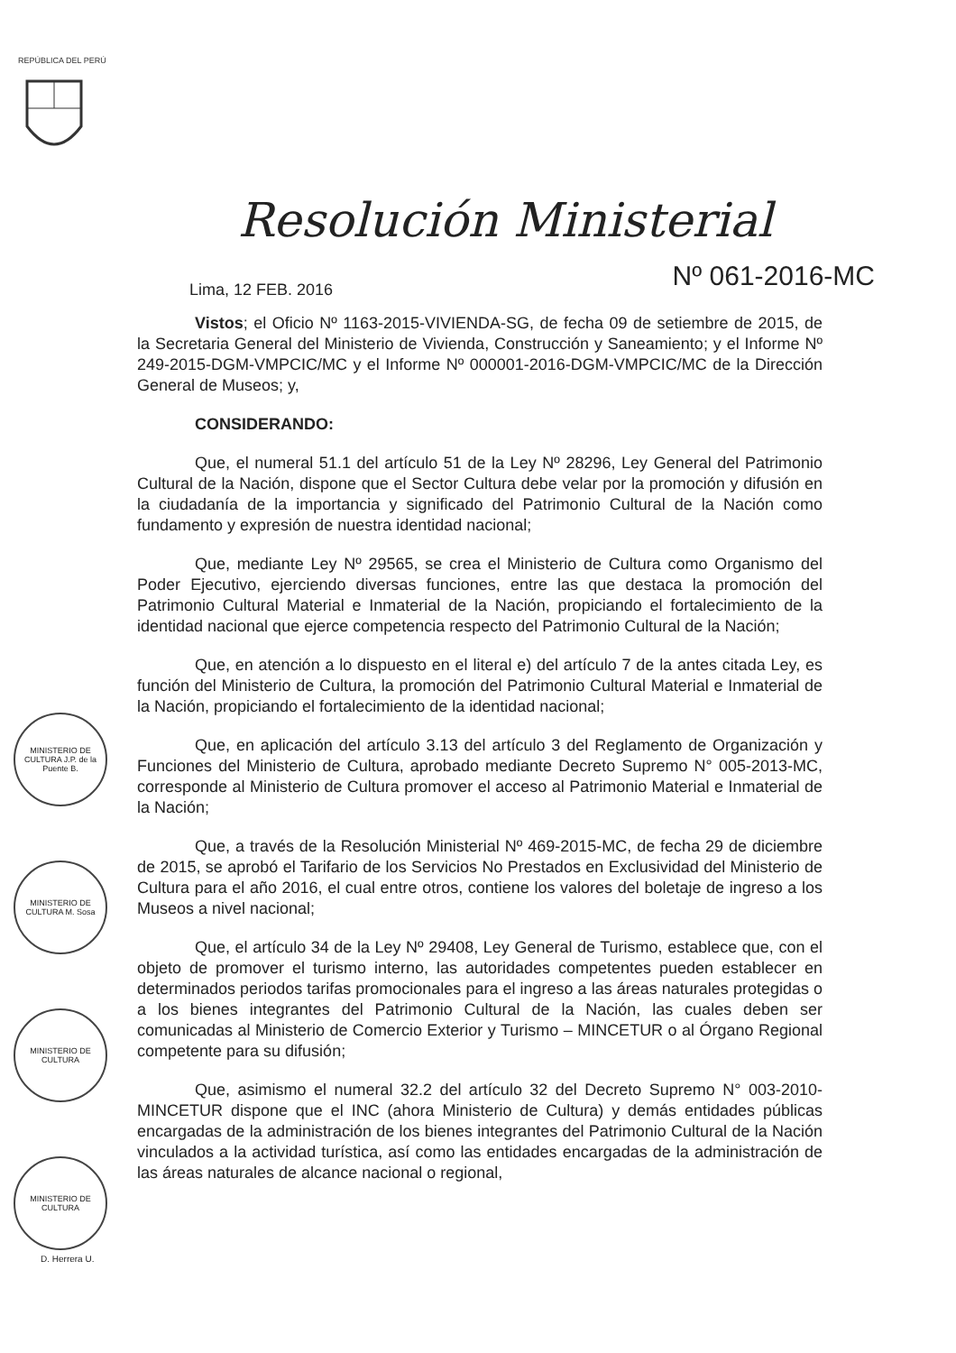REPÚBLICA DEL PERÚ
Resolución Ministerial
Lima, 12 FEB. 2016
Nº 061-2016-MC
Vistos; el Oficio Nº 1163-2015-VIVIENDA-SG, de fecha 09 de setiembre de 2015, de la Secretaria General del Ministerio de Vivienda, Construcción y Saneamiento; y el Informe Nº 249-2015-DGM-VMPCIC/MC y el Informe Nº 000001-2016-DGM-VMPCIC/MC de la Dirección General de Museos; y,
CONSIDERANDO:
Que, el numeral 51.1 del artículo 51 de la Ley Nº 28296, Ley General del Patrimonio Cultural de la Nación, dispone que el Sector Cultura debe velar por la promoción y difusión en la ciudadanía de la importancia y significado del Patrimonio Cultural de la Nación como fundamento y expresión de nuestra identidad nacional;
Que, mediante Ley Nº 29565, se crea el Ministerio de Cultura como Organismo del Poder Ejecutivo, ejerciendo diversas funciones, entre las que destaca la promoción del Patrimonio Cultural Material e Inmaterial de la Nación, propiciando el fortalecimiento de la identidad nacional que ejerce competencia respecto del Patrimonio Cultural de la Nación;
Que, en atención a lo dispuesto en el literal e) del artículo 7 de la antes citada Ley, es función del Ministerio de Cultura, la promoción del Patrimonio Cultural Material e Inmaterial de la Nación, propiciando el fortalecimiento de la identidad nacional;
Que, en aplicación del artículo 3.13 del artículo 3 del Reglamento de Organización y Funciones del Ministerio de Cultura, aprobado mediante Decreto Supremo N° 005-2013-MC, corresponde al Ministerio de Cultura promover el acceso al Patrimonio Material e Inmaterial de la Nación;
Que, a través de la Resolución Ministerial Nº 469-2015-MC, de fecha 29 de diciembre de 2015, se aprobó el Tarifario de los Servicios No Prestados en Exclusividad del Ministerio de Cultura para el año 2016, el cual entre otros, contiene los valores del boletaje de ingreso a los Museos a nivel nacional;
Que, el artículo 34 de la Ley Nº 29408, Ley General de Turismo, establece que, con el objeto de promover el turismo interno, las autoridades competentes pueden establecer en determinados periodos tarifas promocionales para el ingreso a las áreas naturales protegidas o a los bienes integrantes del Patrimonio Cultural de la Nación, las cuales deben ser comunicadas al Ministerio de Comercio Exterior y Turismo – MINCETUR o al Órgano Regional competente para su difusión;
Que, asimismo el numeral 32.2 del artículo 32 del Decreto Supremo N° 003-2010-MINCETUR dispone que el INC (ahora Ministerio de Cultura) y demás entidades públicas encargadas de la administración de los bienes integrantes del Patrimonio Cultural de la Nación vinculados a la actividad turística, así como las entidades encargadas de la administración de las áreas naturales de alcance nacional o regional,
MINISTERIO DE CULTURA J.P. de la Puente B.
MINISTERIO DE CULTURA M. Sosa
MINISTERIO DE CULTURA
MINISTERIO DE CULTURA
D. Herrera U.